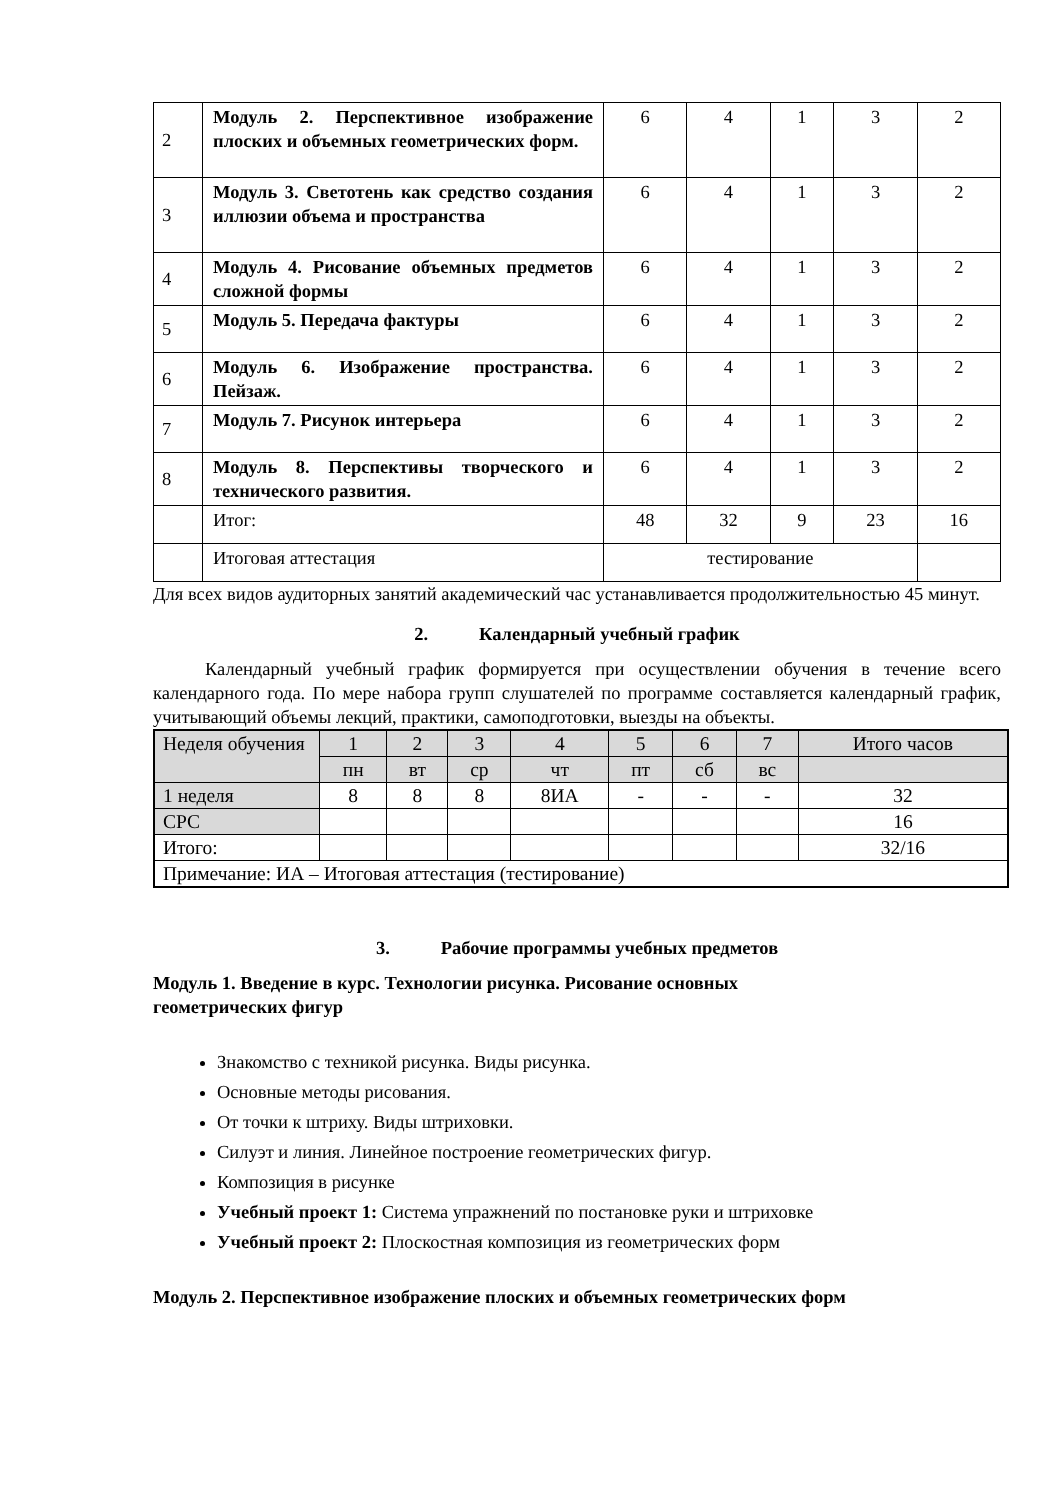| 2 | Модуль 2. Перспективное изображение плоских и объемных геометрических форм. | 6 | 4 | 1 | 3 | 2 |
| 3 | Модуль 3. Светотень как средство создания иллюзии объема и пространства | 6 | 4 | 1 | 3 | 2 |
| 4 | Модуль 4. Рисование объемных предметов сложной формы | 6 | 4 | 1 | 3 | 2 |
| 5 | Модуль 5. Передача фактуры | 6 | 4 | 1 | 3 | 2 |
| 6 | Модуль 6. Изображение пространства. Пейзаж. | 6 | 4 | 1 | 3 | 2 |
| 7 | Модуль 7. Рисунок интерьера | 6 | 4 | 1 | 3 | 2 |
| 8 | Модуль 8. Перспективы творческого и технического развития. | 6 | 4 | 1 | 3 | 2 |
| | Итог: | 48 | 32 | 9 | 23 | 16 |
| | Итоговая аттестация | тестирование | | | | |
Для всех видов аудиторных занятий академический час устанавливается продолжительностью 45 минут.
2. Календарный учебный график
Календарный учебный график формируется при осуществлении обучения в течение всего календарного года. По мере набора групп слушателей по программе составляется календарный график, учитывающий объемы лекций, практики, самоподготовки, выезды на объекты.
| Неделя обучения | 1 | 2 | 3 | 4 | 5 | 6 | 7 | Итого часов |
| | пн | вт | ср | чт | пт | сб | вс | |
| 1 неделя | 8 | 8 | 8 | 8ИА | - | - | - | 32 |
| СРС | | | | | | | | 16 |
| Итого: | | | | | | | | 32/16 |
| Примечание: ИА – Итоговая аттестация (тестирование) | | | | | | | | |
3. Рабочие программы учебных предметов
Модуль 1. Введение в курс. Технологии рисунка. Рисование основных
геометрических фигур
Знакомство с техникой рисунка. Виды рисунка.
Основные методы рисования.
От точки к штриху. Виды штриховки.
Силуэт и линия. Линейное построение геометрических фигур.
Композиция в рисунке
Учебный проект 1: Система упражнений по постановке руки и штриховке
Учебный проект 2: Плоскостная композиция из геометрических форм
Модуль 2. Перспективное изображение плоских и объемных геометрических форм